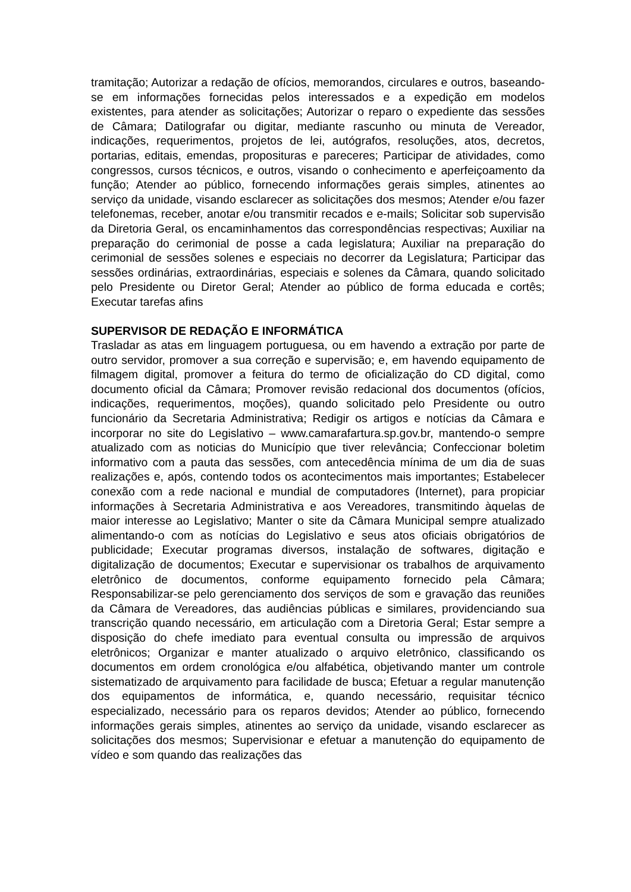tramitação; Autorizar a redação de ofícios, memorandos, circulares e outros, baseando-se em informações fornecidas pelos interessados e a expedição em modelos existentes, para atender as solicitações; Autorizar o reparo o expediente das sessões de Câmara; Datilografar ou digitar, mediante rascunho ou minuta de Vereador, indicações, requerimentos, projetos de lei, autógrafos, resoluções, atos, decretos, portarias, editais, emendas, proposituras e pareceres; Participar de atividades, como congressos, cursos técnicos, e outros, visando o conhecimento e aperfeiçoamento da função; Atender ao público, fornecendo informações gerais simples, atinentes ao serviço da unidade, visando esclarecer as solicitações dos mesmos; Atender e/ou fazer telefonemas, receber, anotar e/ou transmitir recados e e-mails; Solicitar sob supervisão da Diretoria Geral, os encaminhamentos das correspondências respectivas; Auxiliar na preparação do cerimonial de posse a cada legislatura; Auxiliar na preparação do cerimonial de sessões solenes e especiais no decorrer da Legislatura; Participar das sessões ordinárias, extraordinárias, especiais e solenes da Câmara, quando solicitado pelo Presidente ou Diretor Geral; Atender ao público de forma educada e cortês; Executar tarefas afins
SUPERVISOR DE REDAÇÃO E INFORMÁTICA
Trasladar as atas em linguagem portuguesa, ou em havendo a extração por parte de outro servidor, promover a sua correção e supervisão; e, em havendo equipamento de filmagem digital, promover a feitura do termo de oficialização do CD digital, como documento oficial da Câmara; Promover revisão redacional dos documentos (ofícios, indicações, requerimentos, moções), quando solicitado pelo Presidente ou outro funcionário da Secretaria Administrativa; Redigir os artigos e notícias da Câmara e incorporar no site do Legislativo – www.camarafartura.sp.gov.br, mantendo-o sempre atualizado com as noticias do Município que tiver relevância; Confeccionar boletim informativo com a pauta das sessões, com antecedência mínima de um dia de suas realizações e, após, contendo todos os acontecimentos mais importantes; Estabelecer conexão com a rede nacional e mundial de computadores (Internet), para propiciar informações à Secretaria Administrativa e aos Vereadores, transmitindo àquelas de maior interesse ao Legislativo; Manter o site da Câmara Municipal sempre atualizado alimentando-o com as notícias do Legislativo e seus atos oficiais obrigatórios de publicidade; Executar programas diversos, instalação de softwares, digitação e digitalização de documentos; Executar e supervisionar os trabalhos de arquivamento eletrônico de documentos, conforme equipamento fornecido pela Câmara; Responsabilizar-se pelo gerenciamento dos serviços de som e gravação das reuniões da Câmara de Vereadores, das audiências públicas e similares, providenciando sua transcrição quando necessário, em articulação com a Diretoria Geral; Estar sempre a disposição do chefe imediato para eventual consulta ou impressão de arquivos eletrônicos; Organizar e manter atualizado o arquivo eletrônico, classificando os documentos em ordem cronológica e/ou alfabética, objetivando manter um controle sistematizado de arquivamento para facilidade de busca; Efetuar a regular manutenção dos equipamentos de informática, e, quando necessário, requisitar técnico especializado, necessário para os reparos devidos; Atender ao público, fornecendo informações gerais simples, atinentes ao serviço da unidade, visando esclarecer as solicitações dos mesmos; Supervisionar e efetuar a manutenção do equipamento de vídeo e som quando das realizações das